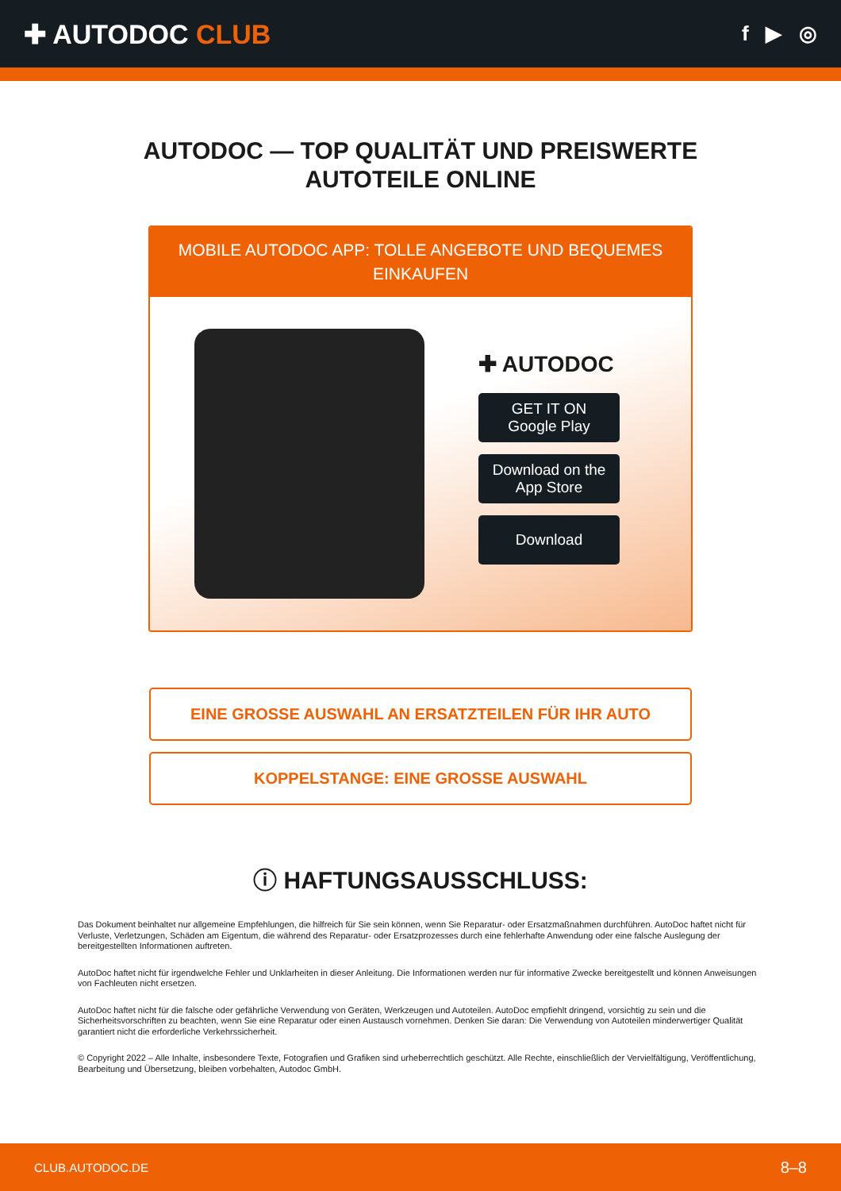✚ AUTODOC CLUB
f ▶ ◎
AUTODOC — TOP QUALITÄT UND PREISWERTE
AUTOTEILE ONLINE
MOBILE AUTODOC APP: TOLLE ANGEBOTE UND BEQUEMES EINKAUFEN
✚ AUTODOC
GET IT ON
Google Play
Download on the
App Store
Download
EINE GROSSE AUSWAHL AN ERSATZTEILEN FÜR IHR AUTO
KOPPELSTANGE: EINE GROSSE AUSWAHL
ⓘ HAFTUNGSAUSSCHLUSS:
Das Dokument beinhaltet nur allgemeine Empfehlungen, die hilfreich für Sie sein können, wenn Sie Reparatur- oder Ersatzmaßnahmen durchführen. AutoDoc haftet nicht für Verluste, Verletzungen, Schäden am Eigentum, die während des Reparatur- oder Ersatzprozesses durch eine fehlerhafte Anwendung oder eine falsche Auslegung der bereitgestellten Informationen auftreten.
AutoDoc haftet nicht für irgendwelche Fehler und Unklarheiten in dieser Anleitung. Die Informationen werden nur für informative Zwecke bereitgestellt und können Anweisungen von Fachleuten nicht ersetzen.
AutoDoc haftet nicht für die falsche oder gefährliche Verwendung von Geräten, Werkzeugen und Autoteilen. AutoDoc empfiehlt dringend, vorsichtig zu sein und die Sicherheitsvorschriften zu beachten, wenn Sie eine Reparatur oder einen Austausch vornehmen. Denken Sie daran: Die Verwendung von Autoteilen minderwertiger Qualität garantiert nicht die erforderliche Verkehrssicherheit.
© Copyright 2022 – Alle Inhalte, insbesondere Texte, Fotografien und Grafiken sind urheberrechtlich geschützt. Alle Rechte, einschließlich der Vervielfältigung, Veröffentlichung, Bearbeitung und Übersetzung, bleiben vorbehalten, Autodoc GmbH.
CLUB.AUTODOC.DE 8–8